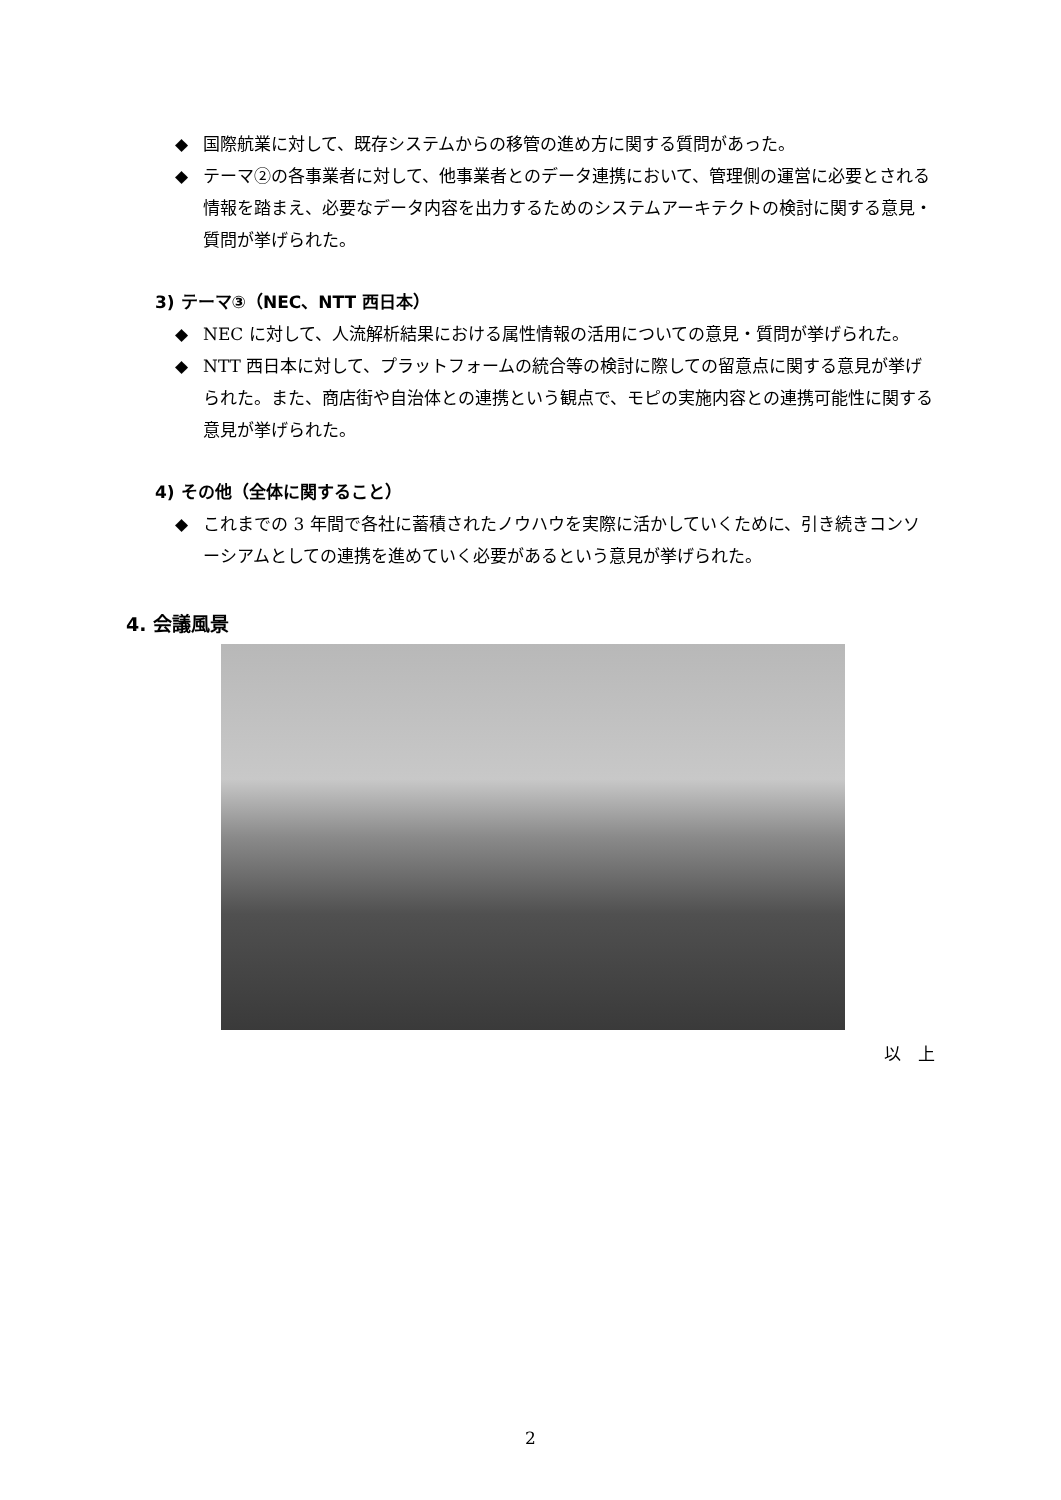◆ 国際航業に対して、既存システムからの移管の進め方に関する質問があった。
◆ テーマ②の各事業者に対して、他事業者とのデータ連携において、管理側の運営に必要とされる情報を踏まえ、必要なデータ内容を出力するためのシステムアーキテクトの検討に関する意見・質問が挙げられた。
3) テーマ③（NEC、NTT 西日本）
◆ NEC に対して、人流解析結果における属性情報の活用についての意見・質問が挙げられた。
◆ NTT 西日本に対して、プラットフォームの統合等の検討に際しての留意点に関する意見が挙げられた。また、商店街や自治体との連携という観点で、モピの実施内容との連携可能性に関する意見が挙げられた。
4) その他（全体に関すること）
◆ これまでの 3 年間で各社に蓄積されたノウハウを実際に活かしていくために、引き続きコンソーシアムとしての連携を進めていく必要があるという意見が挙げられた。
4. 会議風景
以　上
2